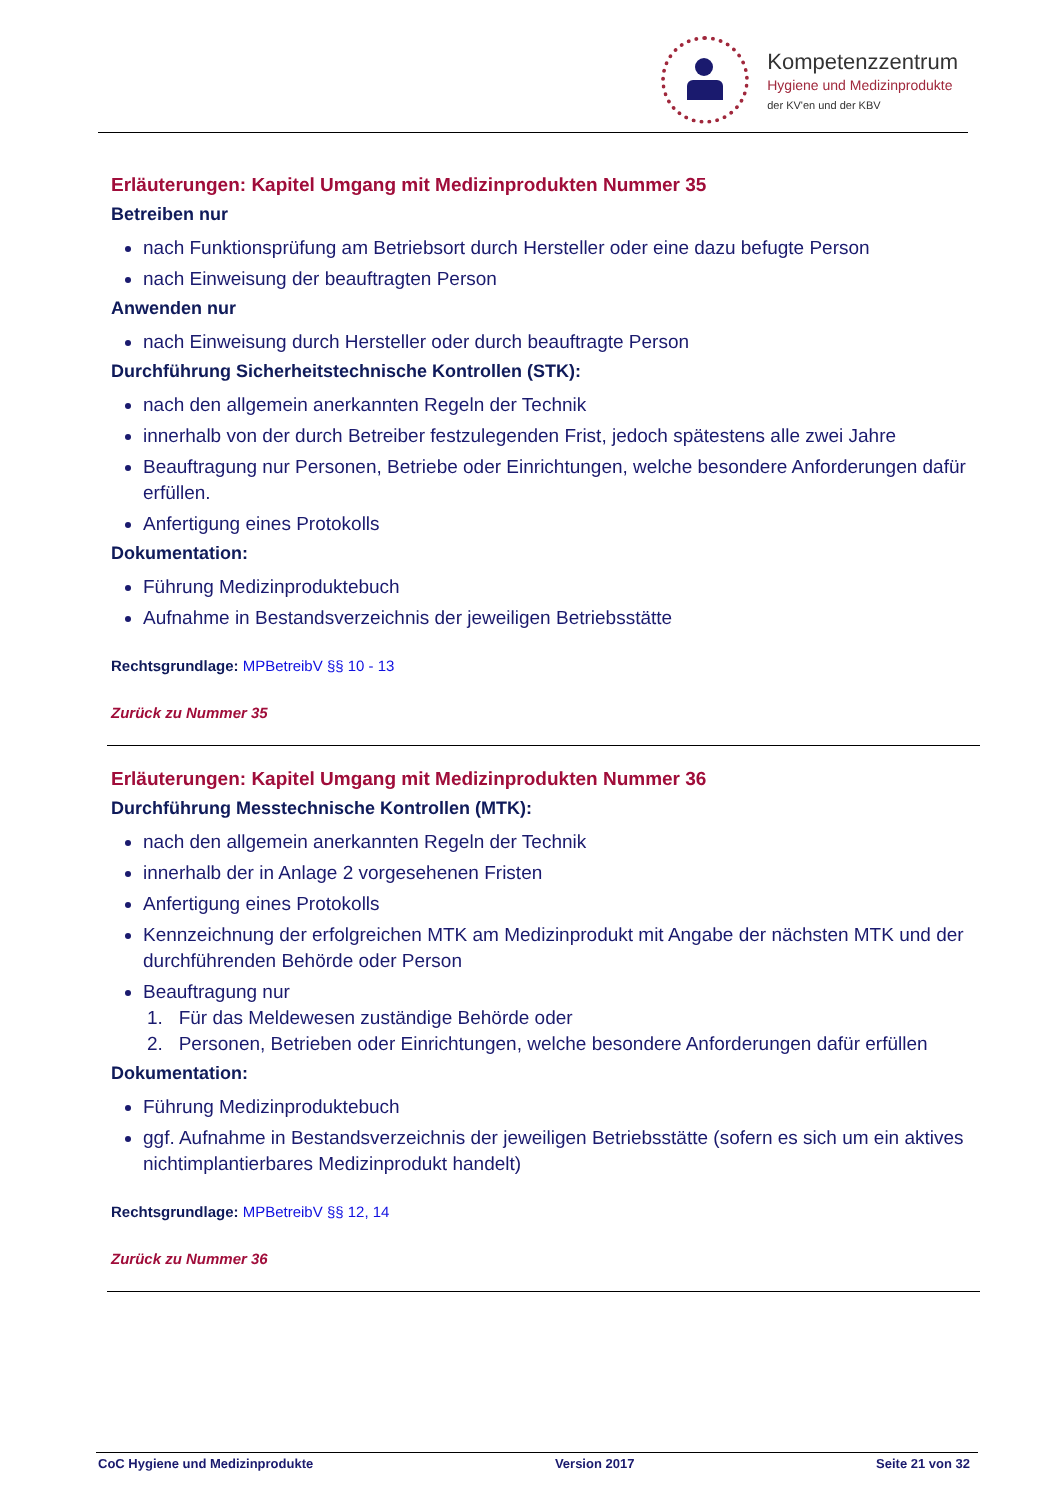Kompetenzzentrum
Hygiene und Medizinprodukte
der KV'en und der KBV
Erläuterungen: Kapitel Umgang mit Medizinprodukten Nummer 35
Betreiben nur
nach Funktionsprüfung am Betriebsort durch Hersteller oder eine dazu befugte Person
nach Einweisung der beauftragten Person
Anwenden nur
nach Einweisung durch Hersteller oder durch beauftragte Person
Durchführung Sicherheitstechnische Kontrollen (STK):
nach den allgemein anerkannten Regeln der Technik
innerhalb von der durch Betreiber festzulegenden Frist, jedoch spätestens alle zwei Jahre
Beauftragung nur Personen, Betriebe oder Einrichtungen, welche besondere Anforderungen dafür erfüllen.
Anfertigung eines Protokolls
Dokumentation:
Führung Medizinproduktebuch
Aufnahme in Bestandsverzeichnis der jeweiligen Betriebsstätte
Rechtsgrundlage: MPBetreibV §§ 10 - 13
Zurück zu Nummer 35
Erläuterungen: Kapitel Umgang mit Medizinprodukten Nummer 36
Durchführung Messtechnische Kontrollen (MTK):
nach den allgemein anerkannten Regeln der Technik
innerhalb der in Anlage 2 vorgesehenen Fristen
Anfertigung eines Protokolls
Kennzeichnung der erfolgreichen MTK am Medizinprodukt mit Angabe der nächsten MTK und der durchführenden Behörde oder Person
Beauftragung nur
1. Für das Meldewesen zuständige Behörde oder
2. Personen, Betrieben oder Einrichtungen, welche besondere Anforderungen dafür erfüllen
Dokumentation:
Führung Medizinproduktebuch
ggf. Aufnahme in Bestandsverzeichnis der jeweiligen Betriebsstätte (sofern es sich um ein aktives nichtimplantierbares Medizinprodukt handelt)
Rechtsgrundlage: MPBetreibV §§ 12, 14
Zurück zu Nummer 36
CoC Hygiene und Medizinprodukte Version 2017 Seite 21 von 32